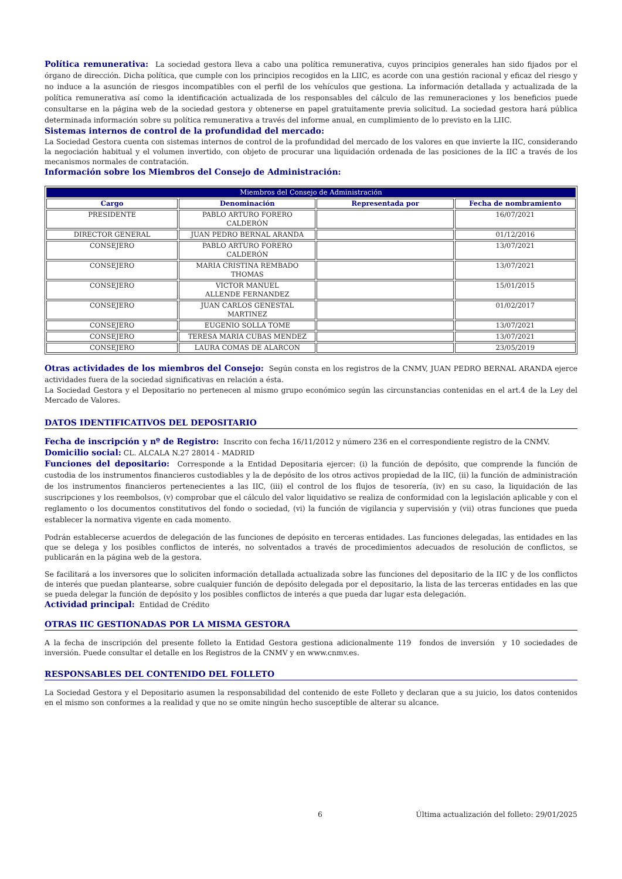Política remunerativa: La sociedad gestora lleva a cabo una política remunerativa, cuyos principios generales han sido fijados por el órgano de dirección. Dicha política, que cumple con los principios recogidos en la LIIC, es acorde con una gestión racional y eficaz del riesgo y no induce a la asunción de riesgos incompatibles con el perfil de los vehículos que gestiona. La información detallada y actualizada de la política remunerativa así como la identificación actualizada de los responsables del cálculo de las remuneraciones y los beneficios puede consultarse en la página web de la sociedad gestora y obtenerse en papel gratuitamente previa solicitud. La sociedad gestora hará pública determinada información sobre su política remunerativa a través del informe anual, en cumplimiento de lo previsto en la LIIC.
Sistemas internos de control de la profundidad del mercado:
La Sociedad Gestora cuenta con sistemas internos de control de la profundidad del mercado de los valores en que invierte la IIC, considerando la negociación habitual y el volumen invertido, con objeto de procurar una liquidación ordenada de las posiciones de la IIC a través de los mecanismos normales de contratación.
Información sobre los Miembros del Consejo de Administración:
| Miembros del Consejo de Administración | | | |
| --- | --- | --- | --- |
| Cargo | Denominación | Representada por | Fecha de nombramiento |
| PRESIDENTE | PABLO ARTURO FORERO CALDERÓN | | 16/07/2021 |
| DIRECTOR GENERAL | JUAN PEDRO BERNAL ARANDA | | 01/12/2016 |
| CONSEJERO | PABLO ARTURO FORERO CALDERÓN | | 13/07/2021 |
| CONSEJERO | MARIA CRISTINA REMBADO THOMAS | | 13/07/2021 |
| CONSEJERO | VICTOR MANUEL ALLENDE FERNANDEZ | | 15/01/2015 |
| CONSEJERO | JUAN CARLOS GENESTAL MARTINEZ | | 01/02/2017 |
| CONSEJERO | EUGENIO SOLLA TOME | | 13/07/2021 |
| CONSEJERO | TERESA MARIA CUBAS MENDEZ | | 13/07/2021 |
| CONSEJERO | LAURA COMAS DE ALARCON | | 23/05/2019 |
Otras actividades de los miembros del Consejo: Según consta en los registros de la CNMV, JUAN PEDRO BERNAL ARANDA ejerce actividades fuera de la sociedad significativas en relación a ésta.
La Sociedad Gestora y el Depositario no pertenecen al mismo grupo económico según las circunstancias contenidas en el art.4 de la Ley del Mercado de Valores.
DATOS IDENTIFICATIVOS DEL DEPOSITARIO
Fecha de inscripción y nº de Registro: Inscrito con fecha 16/11/2012 y número 236 en el correspondiente registro de la CNMV.
Domicilio social: CL. ALCALA N.27 28014 - MADRID
Funciones del depositario: Corresponde a la Entidad Depositaria ejercer: (i) la función de depósito, que comprende la función de custodia de los instrumentos financieros custodiables y la de depósito de los otros activos propiedad de la IIC, (ii) la función de administración de los instrumentos financieros pertenecientes a las IIC, (iii) el control de los flujos de tesorería, (iv) en su caso, la liquidación de las suscripciones y los reembolsos, (v) comprobar que el cálculo del valor liquidativo se realiza de conformidad con la legislación aplicable y con el reglamento o los documentos constitutivos del fondo o sociedad, (vi) la función de vigilancia y supervisión y (vii) otras funciones que pueda establecer la normativa vigente en cada momento.
Podrán establecerse acuerdos de delegación de las funciones de depósito en terceras entidades. Las funciones delegadas, las entidades en las que se delega y los posibles conflictos de interés, no solventados a través de procedimientos adecuados de resolución de conflictos, se publicarán en la página web de la gestora.
Se facilitará a los inversores que lo soliciten información detallada actualizada sobre las funciones del depositario de la IIC y de los conflictos de interés que puedan plantearse, sobre cualquier función de depósito delegada por el depositario, la lista de las terceras entidades en las que se pueda delegar la función de depósito y los posibles conflictos de interés a que pueda dar lugar esta delegación.
Actividad principal: Entidad de Crédito
OTRAS IIC GESTIONADAS POR LA MISMA GESTORA
A la fecha de inscripción del presente folleto la Entidad Gestora gestiona adicionalmente 119 fondos de inversión y 10 sociedades de inversión. Puede consultar el detalle en los Registros de la CNMV y en www.cnmv.es.
RESPONSABLES DEL CONTENIDO DEL FOLLETO
La Sociedad Gestora y el Depositario asumen la responsabilidad del contenido de este Folleto y declaran que a su juicio, los datos contenidos en el mismo son conformes a la realidad y que no se omite ningún hecho susceptible de alterar su alcance.
6 Última actualización del folleto: 29/01/2025